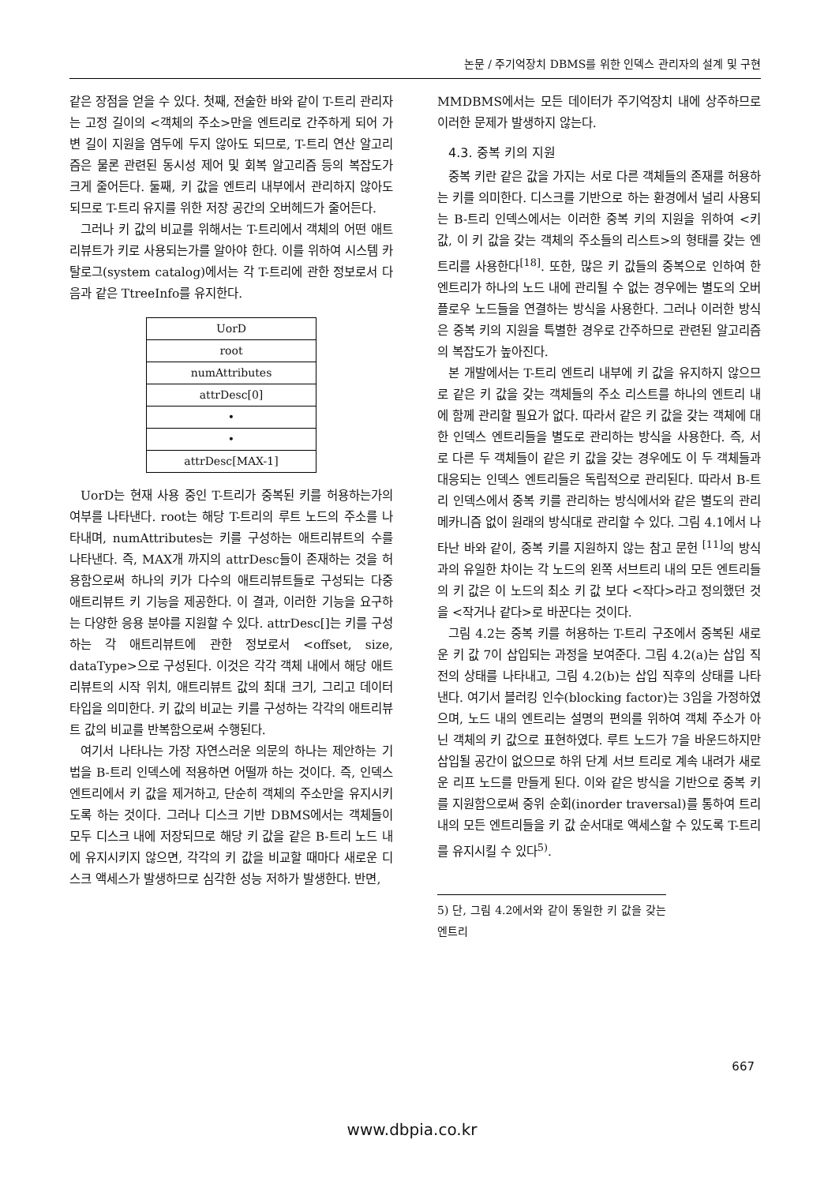논문 / 주기억장치 DBMS를 위한 인덱스 관리자의 설계 및 구현
같은 장점을 얻을 수 있다. 첫째, 전술한 바와 같이 T-트리 관리자는 고정 길이의 <객체의 주소>만을 엔트리로 간주하게 되어 가변 길이 지원을 염두에 두지 않아도 되므로, T-트리 연산 알고리즘은 물론 관련된 동시성 제어 및 회복 알고리즘 등의 복잡도가 크게 줄어든다. 둘째, 키 값을 엔트리 내부에서 관리하지 않아도 되므로 T-트리 유지를 위한 저장 공간의 오버헤드가 줄어든다.
그러나 키 값의 비교를 위해서는 T-트리에서 객체의 어떤 애트리뷰트가 키로 사용되는가를 알아야 한다. 이를 위하여 시스템 카탈로그(system catalog)에서는 각 T-트리에 관한 정보로서 다음과 같은 TtreeInfo를 유지한다.
| UorD |
| root |
| numAttributes |
| attrDesc[0] |
| • |
| • |
| attrDesc[MAX-1] |
UorD는 현재 사용 중인 T-트리가 중복된 키를 허용하는가의 여부를 나타낸다. root는 해당 T-트리의 루트 노드의 주소를 나타내며, numAttributes는 키를 구성하는 애트리뷰트의 수를 나타낸다. 즉, MAX개 까지의 attrDesc들이 존재하는 것을 허용함으로써 하나의 키가 다수의 애트리뷰트들로 구성되는 다중 애트리뷰트 키 기능을 제공한다. 이 결과, 이러한 기능을 요구하는 다양한 응용 분야를 지원할 수 있다. attrDesc[]는 키를 구성하는 각 애트리뷰트에 관한 정보로서 <offset, size, dataType>으로 구성된다. 이것은 각각 객체 내에서 해당 애트리뷰트의 시작 위치, 애트리뷰트 값의 최대 크기, 그리고 데이터 타입을 의미한다. 키 값의 비교는 키를 구성하는 각각의 애트리뷰트 값의 비교를 반복함으로써 수행된다.
여기서 나타나는 가장 자연스러운 의문의 하나는 제안하는 기법을 B-트리 인덱스에 적용하면 어떨까 하는 것이다. 즉, 인덱스 엔트리에서 키 값을 제거하고, 단순히 객체의 주소만을 유지시키도록 하는 것이다. 그러나 디스크 기반 DBMS에서는 객체들이 모두 디스크 내에 저장되므로 해당 키 값을 같은 B-트리 노드 내에 유지시키지 않으면, 각각의 키 값을 비교할 때마다 새로운 디스크 액세스가 발생하므로 심각한 성능 저하가 발생한다. 반면,
MMDBMS에서는 모든 데이터가 주기억장치 내에 상주하므로 이러한 문제가 발생하지 않는다.
4.3. 중복 키의 지원
중복 키란 같은 값을 가지는 서로 다른 객체들의 존재를 허용하는 키를 의미한다. 디스크를 기반으로 하는 환경에서 널리 사용되는 B-트리 인덱스에서는 이러한 중복 키의 지원을 위하여 <키 값, 이 키 값을 갖는 객체의 주소들의 리스트>의 형태를 갖는 엔트리를 사용한다<sup>[18]</sup>. 또한, 많은 키 값들의 중복으로 인하여 한 엔트리가 하나의 노드 내에 관리될 수 없는 경우에는 별도의 오버플로우 노드들을 연결하는 방식을 사용한다. 그러나 이러한 방식은 중복 키의 지원을 특별한 경우로 간주하므로 관련된 알고리즘의 복잡도가 높아진다.
본 개발에서는 T-트리 엔트리 내부에 키 값을 유지하지 않으므로 같은 키 값을 갖는 객체들의 주소 리스트를 하나의 엔트리 내에 함께 관리할 필요가 없다. 따라서 같은 키 값을 갖는 객체에 대한 인덱스 엔트리들을 별도로 관리하는 방식을 사용한다. 즉, 서로 다른 두 객체들이 같은 키 값을 갖는 경우에도 이 두 객체들과 대응되는 인덱스 엔트리들은 독립적으로 관리된다. 따라서 B-트리 인덱스에서 중복 키를 관리하는 방식에서와 같은 별도의 관리 메카니즘 없이 원래의 방식대로 관리할 수 있다. 그림 4.1에서 나타난 바와 같이, 중복 키를 지원하지 않는 참고 문헌 <sup>[11]</sup>의 방식과의 유일한 차이는 각 노드의 왼쪽 서브트리 내의 모든 엔트리들의 키 값은 이 노드의 최소 키 값 보다 <작다>라고 정의했던 것을 <작거나 같다>로 바꾼다는 것이다.
그림 4.2는 중복 키를 허용하는 T-트리 구조에서 중복된 새로운 키 값 7이 삽입되는 과정을 보여준다. 그림 4.2(a)는 삽입 직전의 상태를 나타내고, 그림 4.2(b)는 삽입 직후의 상태를 나타낸다. 여기서 블러킹 인수(blocking factor)는 3임을 가정하였으며, 노드 내의 엔트리는 설명의 편의를 위하여 객체 주소가 아닌 객체의 키 값으로 표현하였다. 루트 노드가 7을 바운드하지만 삽입될 공간이 없으므로 하위 단계 서브 트리로 계속 내려가 새로운 리프 노드를 만들게 된다. 이와 같은 방식을 기반으로 중복 키를 지원함으로써 중위 순회(inorder traversal)를 통하여 트리 내의 모든 엔트리들을 키 값 순서대로 액세스할 수 있도록 T-트리를 유지시킬 수 있다<sup>5)</sup>.
5) 단, 그림 4.2에서와 같이 동일한 키 값을 갖는 엔트리
667
www.dbpia.co.kr